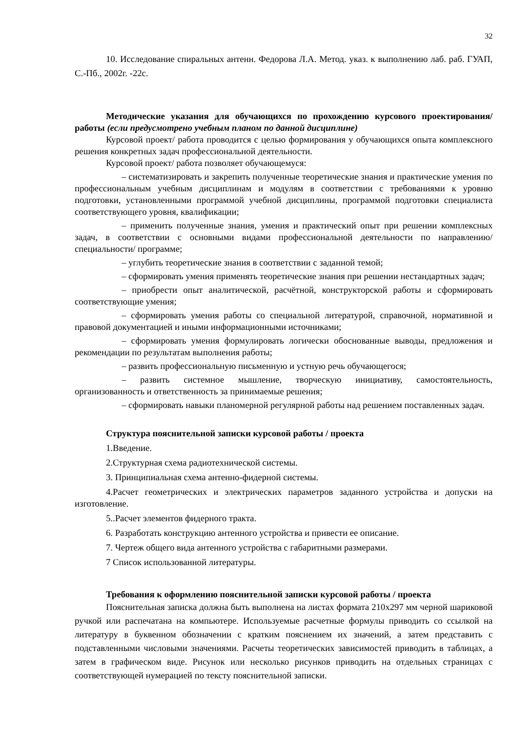32
10. Исследование спиральных антенн. Федорова Л.А. Метод. указ. к выполнению лаб. раб. ГУАП, С.-Пб., 2002г. -22с.
Методические указания для обучающихся по прохождению курсового проектирования/ работы (если предусмотрено учебным планом по данной дисциплине)
Курсовой проект/ работа проводится с целью формирования у обучающихся опыта комплексного решения конкретных задач профессиональной деятельности.
Курсовой проект/ работа позволяет обучающемуся:
– систематизировать и закрепить полученные теоретические знания и практические умения по профессиональным учебным дисциплинам и модулям в соответствии с требованиями к уровню подготовки, установленными программой учебной дисциплины, программой подготовки специалиста соответствующего уровня, квалификации;
– применить полученные знания, умения и практический опыт при решении комплексных задач, в соответствии с основными видами профессиональной деятельности по направлению/ специальности/ программе;
– углубить теоретические знания в соответствии с заданной темой;
– сформировать умения применять теоретические знания при решении нестандартных задач;
– приобрести опыт аналитической, расчётной, конструкторской работы и сформировать соответствующие умения;
– сформировать умения работы со специальной литературой, справочной, нормативной и правовой документацией и иными информационными источниками;
– сформировать умения формулировать логически обоснованные выводы, предложения и рекомендации по результатам выполнения работы;
– развить профессиональную письменную и устную речь обучающегося;
– развить системное мышление, творческую инициативу, самостоятельность, организованность и ответственность за принимаемые решения;
– сформировать навыки планомерной регулярной работы над решением поставленных задач.
Структура пояснительной записки курсовой работы / проекта
1.Введение.
2.Структурная схема радиотехнической системы.
3. Принципиальная схема антенно-фидерной системы.
4.Расчет геометрических и электрических параметров заданного устройства и допуски на изготовление.
5..Расчет элементов фидерного тракта.
6. Разработать конструкцию антенного устройства и привести ее описание.
7. Чертеж общего вида антенного устройства с габаритными размерами.
7 Список использованной литературы.
Требования к оформлению пояснительной записки курсовой работы / проекта
Пояснительная записка должна быть выполнена на листах формата 210х297 мм черной шариковой ручкой или распечатана на компьютере. Используемые расчетные формулы приводить со ссылкой на литературу в буквенном обозначении с кратким пояснением их значений, а затем представить с подставленными числовыми значениями. Расчеты теоретических зависимостей приводить в таблицах, а затем в графическом виде. Рисунок или несколько рисунков приводить на отдельных страницах с соответствующей нумерацией по тексту пояснительной записки.